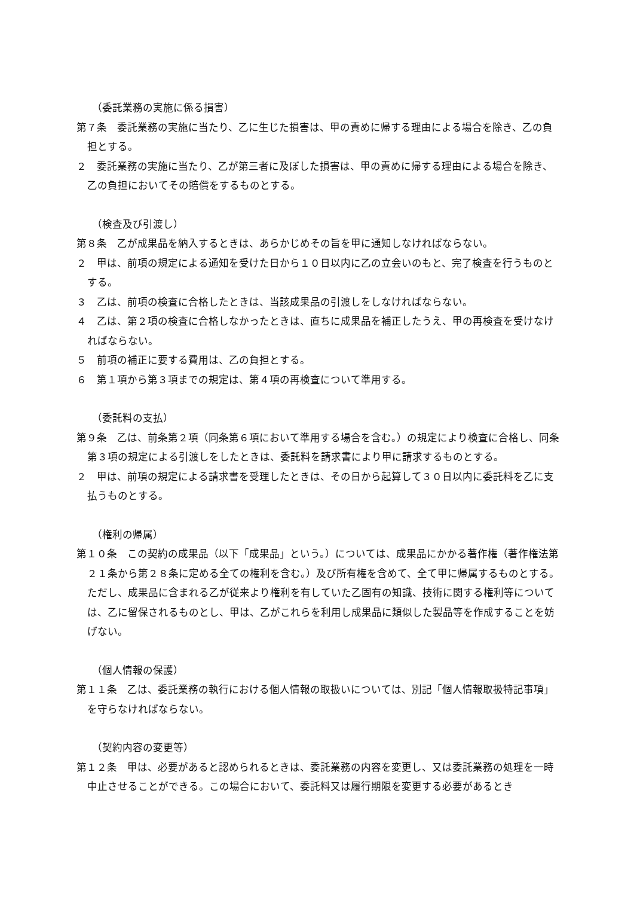（委託業務の実施に係る損害）
第７条　委託業務の実施に当たり、乙に生じた損害は、甲の責めに帰する理由による場合を除き、乙の負担とする。
２　委託業務の実施に当たり、乙が第三者に及ぼした損害は、甲の責めに帰する理由による場合を除き、乙の負担においてその賠償をするものとする。
（検査及び引渡し）
第８条　乙が成果品を納入するときは、あらかじめその旨を甲に通知しなければならない。
２　甲は、前項の規定による通知を受けた日から１０日以内に乙の立会いのもと、完了検査を行うものとする。
３　乙は、前項の検査に合格したときは、当該成果品の引渡しをしなければならない。
４　乙は、第２項の検査に合格しなかったときは、直ちに成果品を補正したうえ、甲の再検査を受けなければならない。
５　前項の補正に要する費用は、乙の負担とする。
６　第１項から第３項までの規定は、第４項の再検査について準用する。
（委託料の支払）
第９条　乙は、前条第２項（同条第６項において準用する場合を含む。）の規定により検査に合格し、同条第３項の規定による引渡しをしたときは、委託料を請求書により甲に請求するものとする。
２　甲は、前項の規定による請求書を受理したときは、その日から起算して３０日以内に委託料を乙に支払うものとする。
（権利の帰属）
第１０条　この契約の成果品（以下「成果品」という。）については、成果品にかかる著作権（著作権法第２１条から第２８条に定める全ての権利を含む。）及び所有権を含めて、全て甲に帰属するものとする。ただし、成果品に含まれる乙が従来より権利を有していた乙固有の知識、技術に関する権利等については、乙に留保されるものとし、甲は、乙がこれらを利用し成果品に類似した製品等を作成することを妨げない。
（個人情報の保護）
第１１条　乙は、委託業務の執行における個人情報の取扱いについては、別記「個人情報取扱特記事項」を守らなければならない。
（契約内容の変更等）
第１２条　甲は、必要があると認められるときは、委託業務の内容を変更し、又は委託業務の処理を一時中止させることができる。この場合において、委託料又は履行期限を変更する必要があるとき